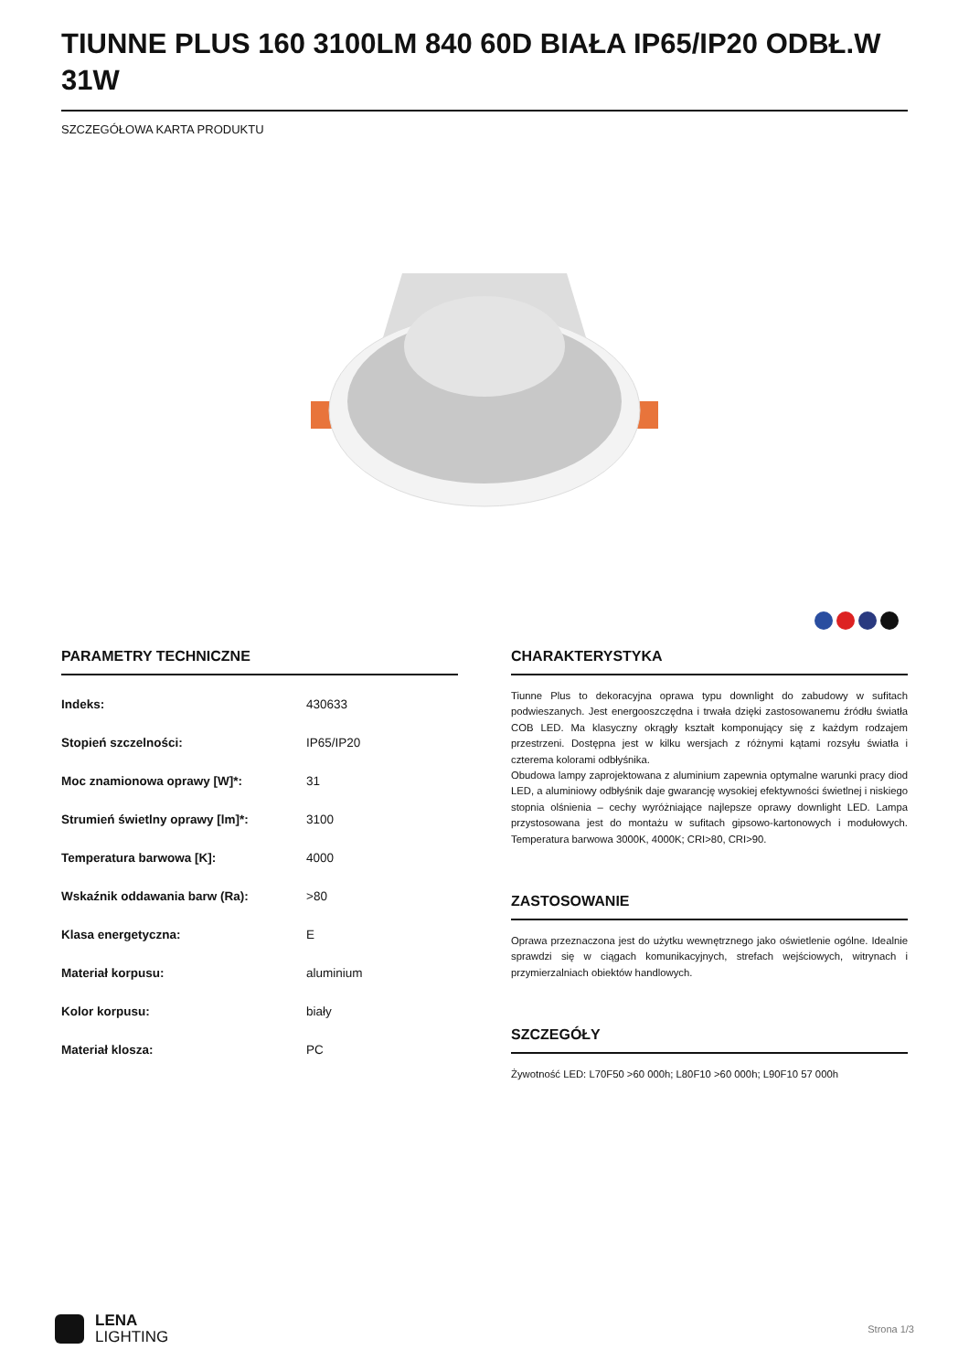TIUNNE PLUS 160 3100LM 840 60D BIAŁA IP65/IP20 ODBŁ.W 31W
SZCZEGÓŁOWA KARTA PRODUKTU
PARAMETRY TECHNICZNE
| Indeks: | 430633 |
| Stopień szczelności: | IP65/IP20 |
| Moc znamionowa oprawy [W]*: | 31 |
| Strumień świetlny oprawy [lm]*: | 3100 |
| Temperatura barwowa [K]: | 4000 |
| Wskaźnik oddawania barw (Ra): | >80 |
| Klasa energetyczna: | E |
| Materiał korpusu: | aluminium |
| Kolor korpusu: | biały |
| Materiał klosza: | PC |
CHARAKTERYSTYKA
Tiunne Plus to dekoracyjna oprawa typu downlight do zabudowy w sufitach podwieszanych. Jest energooszczędna i trwała dzięki zastosowanemu źródłu światła COB LED. Ma klasyczny okrągły kształt komponujący się z każdym rodzajem przestrzeni. Dostępna jest w kilku wersjach z różnymi kątami rozsyłu światła i czterema kolorami odbłyśnika.
Obudowa lampy zaprojektowana z aluminium zapewnia optymalne warunki pracy diod LED, a aluminiowy odbłyśnik daje gwarancję wysokiej efektywności świetlnej i niskiego stopnia olśnienia – cechy wyróżniające najlepsze oprawy downlight LED. Lampa przystosowana jest do montażu w sufitach gipsowo-kartonowych i modułowych. Temperatura barwowa 3000K, 4000K; CRI>80, CRI>90.
ZASTOSOWANIE
Oprawa przeznaczona jest do użytku wewnętrznego jako oświetlenie ogólne. Idealnie sprawdzi się w ciągach komunikacyjnych, strefach wejściowych, witrynach i przymierzalniach obiektów handlowych.
SZCZEGÓŁY
Żywotność LED: L70F50 >60 000h; L80F10 >60 000h; L90F10 57 000h
LENA
LIGHTING
Strona 1/3